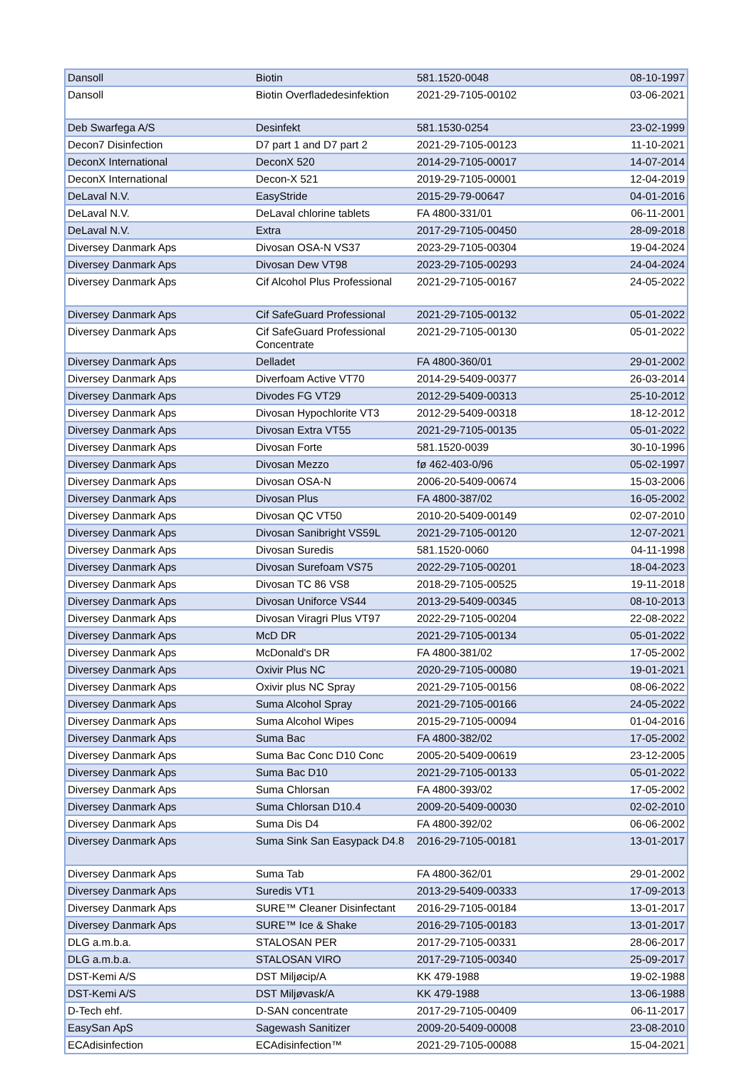| Dansoll | Biotin | 581.1520-0048 | 08-10-1997 |
| Dansoll | Biotin Overfladedesinfektion | 2021-29-7105-00102 | 03-06-2021 |
| Deb Swarfega A/S | Desinfekt | 581.1530-0254 | 23-02-1999 |
| Decon7 Disinfection | D7 part 1 and D7 part 2 | 2021-29-7105-00123 | 11-10-2021 |
| DeconX International | DeconX 520 | 2014-29-7105-00017 | 14-07-2014 |
| DeconX International | Decon-X 521 | 2019-29-7105-00001 | 12-04-2019 |
| DeLaval N.V. | EasyStride | 2015-29-79-00647 | 04-01-2016 |
| DeLaval N.V. | DeLaval chlorine tablets | FA 4800-331/01 | 06-11-2001 |
| DeLaval N.V. | Extra | 2017-29-7105-00450 | 28-09-2018 |
| Diversey Danmark Aps | Divosan OSA-N VS37 | 2023-29-7105-00304 | 19-04-2024 |
| Diversey Danmark Aps | Divosan Dew VT98 | 2023-29-7105-00293 | 24-04-2024 |
| Diversey Danmark Aps | Cif Alcohol Plus Professional | 2021-29-7105-00167 | 24-05-2022 |
| Diversey Danmark Aps | Cif SafeGuard Professional | 2021-29-7105-00132 | 05-01-2022 |
| Diversey Danmark Aps | Cif SafeGuard Professional Concentrate | 2021-29-7105-00130 | 05-01-2022 |
| Diversey Danmark Aps | Delladet | FA 4800-360/01 | 29-01-2002 |
| Diversey Danmark Aps | Diverfoam Active VT70 | 2014-29-5409-00377 | 26-03-2014 |
| Diversey Danmark Aps | Divodes FG VT29 | 2012-29-5409-00313 | 25-10-2012 |
| Diversey Danmark Aps | Divosan Hypochlorite VT3 | 2012-29-5409-00318 | 18-12-2012 |
| Diversey Danmark Aps | Divosan Extra VT55 | 2021-29-7105-00135 | 05-01-2022 |
| Diversey Danmark Aps | Divosan Forte | 581.1520-0039 | 30-10-1996 |
| Diversey Danmark Aps | Divosan Mezzo | fø 462-403-0/96 | 05-02-1997 |
| Diversey Danmark Aps | Divosan OSA-N | 2006-20-5409-00674 | 15-03-2006 |
| Diversey Danmark Aps | Divosan Plus | FA 4800-387/02 | 16-05-2002 |
| Diversey Danmark Aps | Divosan QC VT50 | 2010-20-5409-00149 | 02-07-2010 |
| Diversey Danmark Aps | Divosan Sanibright VS59L | 2021-29-7105-00120 | 12-07-2021 |
| Diversey Danmark Aps | Divosan Suredis | 581.1520-0060 | 04-11-1998 |
| Diversey Danmark Aps | Divosan Surefoam VS75 | 2022-29-7105-00201 | 18-04-2023 |
| Diversey Danmark Aps | Divosan TC 86 VS8 | 2018-29-7105-00525 | 19-11-2018 |
| Diversey Danmark Aps | Divosan Uniforce VS44 | 2013-29-5409-00345 | 08-10-2013 |
| Diversey Danmark Aps | Divosan Viragri Plus VT97 | 2022-29-7105-00204 | 22-08-2022 |
| Diversey Danmark Aps | McD DR | 2021-29-7105-00134 | 05-01-2022 |
| Diversey Danmark Aps | McDonald's DR | FA 4800-381/02 | 17-05-2002 |
| Diversey Danmark Aps | Oxivir Plus NC | 2020-29-7105-00080 | 19-01-2021 |
| Diversey Danmark Aps | Oxivir plus NC Spray | 2021-29-7105-00156 | 08-06-2022 |
| Diversey Danmark Aps | Suma Alcohol Spray | 2021-29-7105-00166 | 24-05-2022 |
| Diversey Danmark Aps | Suma Alcohol Wipes | 2015-29-7105-00094 | 01-04-2016 |
| Diversey Danmark Aps | Suma Bac | FA 4800-382/02 | 17-05-2002 |
| Diversey Danmark Aps | Suma Bac Conc D10 Conc | 2005-20-5409-00619 | 23-12-2005 |
| Diversey Danmark Aps | Suma Bac D10 | 2021-29-7105-00133 | 05-01-2022 |
| Diversey Danmark Aps | Suma Chlorsan | FA 4800-393/02 | 17-05-2002 |
| Diversey Danmark Aps | Suma Chlorsan D10.4 | 2009-20-5409-00030 | 02-02-2010 |
| Diversey Danmark Aps | Suma Dis D4 | FA 4800-392/02 | 06-06-2002 |
| Diversey Danmark Aps | Suma Sink San Easypack D4.8 | 2016-29-7105-00181 | 13-01-2017 |
| Diversey Danmark Aps | Suma Tab | FA 4800-362/01 | 29-01-2002 |
| Diversey Danmark Aps | Suredis VT1 | 2013-29-5409-00333 | 17-09-2013 |
| Diversey Danmark Aps | SURE™ Cleaner Disinfectant | 2016-29-7105-00184 | 13-01-2017 |
| Diversey Danmark Aps | SURE™ Ice & Shake | 2016-29-7105-00183 | 13-01-2017 |
| DLG a.m.b.a. | STALOSAN PER | 2017-29-7105-00331 | 28-06-2017 |
| DLG a.m.b.a. | STALOSAN VIRO | 2017-29-7105-00340 | 25-09-2017 |
| DST-Kemi A/S | DST Miljøcip/A | KK 479-1988 | 19-02-1988 |
| DST-Kemi A/S | DST Miljøvask/A | KK 479-1988 | 13-06-1988 |
| D-Tech ehf. | D-SAN concentrate | 2017-29-7105-00409 | 06-11-2017 |
| EasySan ApS | Sagewash Sanitizer | 2009-20-5409-00008 | 23-08-2010 |
| ECAdisinfection | ECAdisinfection™ | 2021-29-7105-00088 | 15-04-2021 |